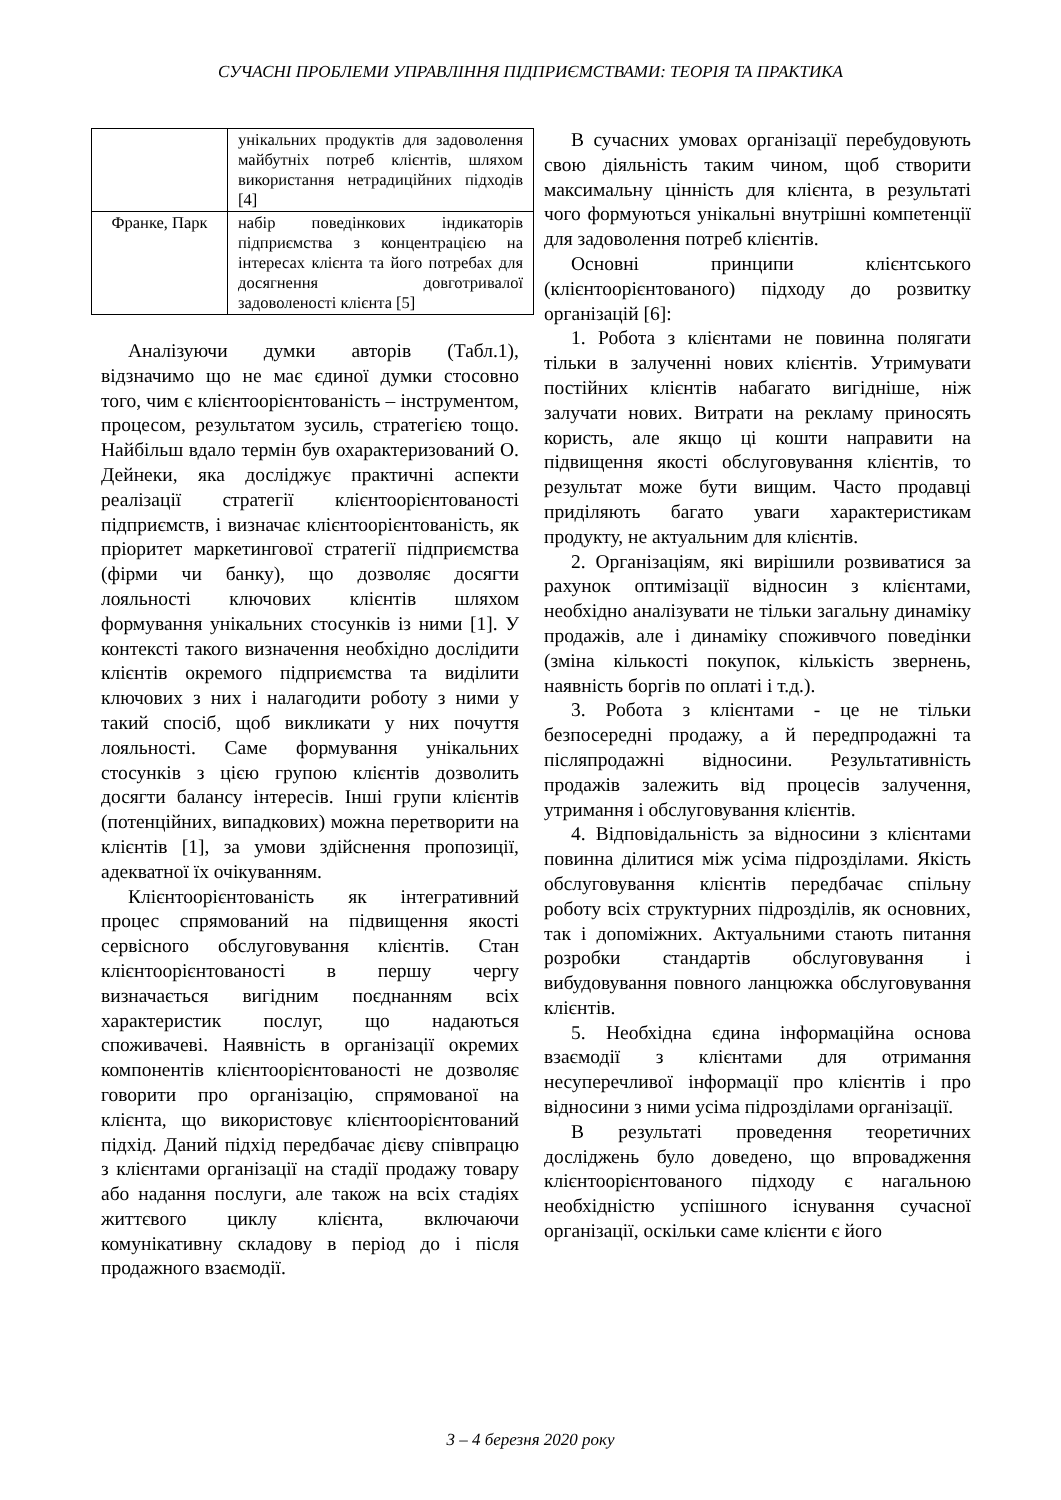СУЧАСНІ ПРОБЛЕМИ УПРАВЛІННЯ ПІДПРИЄМСТВАМИ: ТЕОРІЯ ТА ПРАКТИКА
| | унікальних продуктів для задоволення майбутніх потреб клієнтів, шляхом використання нетрадиційних підходів [4] |
| Франке, Парк | набір поведінкових індикаторів підприємства з концентрацією на інтересах клієнта та його потребах для досягнення довготривалої задоволеності клієнта [5] |
Аналізуючи думки авторів (Табл.1), відзначимо що не має єдиної думки стосовно того, чим є клієнтоорієнтованість – інструментом, процесом, результатом зусиль, стратегією тощо. Найбільш вдало термін був охарактеризований О. Дейнеки, яка досліджує практичні аспекти реалізації стратегії клієнтоорієнтованості підприємств, і визначає клієнтоорієнтованість, як пріоритет маркетингової стратегії підприємства (фірми чи банку), що дозволяє досягти лояльності ключових клієнтів шляхом формування унікальних стосунків із ними [1]. У контексті такого визначення необхідно дослідити клієнтів окремого підприємства та виділити ключових з них і налагодити роботу з ними у такий спосіб, щоб викликати у них почуття лояльності. Саме формування унікальних стосунків з цією групою клієнтів дозволить досягти балансу інтересів. Інші групи клієнтів (потенційних, випадкових) можна перетворити на клієнтів [1], за умови здійснення пропозиції, адекватної їх очікуванням.
Клієнтоорієнтованість як інтегративний процес спрямований на підвищення якості сервісного обслуговування клієнтів. Стан клієнтоорієнтованості в першу чергу визначається вигідним поєднанням всіх характеристик послуг, що надаються споживачеві. Наявність в організації окремих компонентів клієнтоорієнтованості не дозволяє говорити про організацію, спрямованої на клієнта, що використовує клієнтоорієнтований підхід. Даний підхід передбачає дієву співпрацю з клієнтами організації на стадії продажу товару або надання послуги, але також на всіх стадіях життєвого циклу клієнта, включаючи комунікативну складову в період до і після продажного взаємодії.
В сучасних умовах організації перебудовують свою діяльність таким чином, щоб створити максимальну цінність для клієнта, в результаті чого формуються унікальні внутрішні компетенції для задоволення потреб клієнтів.
Основні принципи клієнтського (клієнтоорієнтованого) підходу до розвитку організацій [6]:
1. Робота з клієнтами не повинна полягати тільки в залученні нових клієнтів. Утримувати постійних клієнтів набагато вигідніше, ніж залучати нових. Витрати на рекламу приносять користь, але якщо ці кошти направити на підвищення якості обслуговування клієнтів, то результат може бути вищим. Часто продавці приділяють багато уваги характеристикам продукту, не актуальним для клієнтів.
2. Організаціям, які вирішили розвиватися за рахунок оптимізації відносин з клієнтами, необхідно аналізувати не тільки загальну динаміку продажів, але і динаміку споживчого поведінки (зміна кількості покупок, кількість звернень, наявність боргів по оплаті і т.д.).
3. Робота з клієнтами - це не тільки безпосередні продажу, а й передпродажні та післяпродажні відносини. Результативність продажів залежить від процесів залучення, утримання і обслуговування клієнтів.
4. Відповідальність за відносини з клієнтами повинна ділитися між усіма підрозділами. Якість обслуговування клієнтів передбачає спільну роботу всіх структурних підрозділів, як основних, так і допоміжних. Актуальними стають питання розробки стандартів обслуговування і вибудовування повного ланцюжка обслуговування клієнтів.
5. Необхідна єдина інформаційна основа взаємодії з клієнтами для отримання несуперечливої інформації про клієнтів і про відносини з ними усіма підрозділами організації.
В результаті проведення теоретичних досліджень було доведено, що впровадження клієнтоорієнтованого підходу є нагальною необхідністю успішного існування сучасної організації, оскільки саме клієнти є його
3 – 4 березня 2020 року